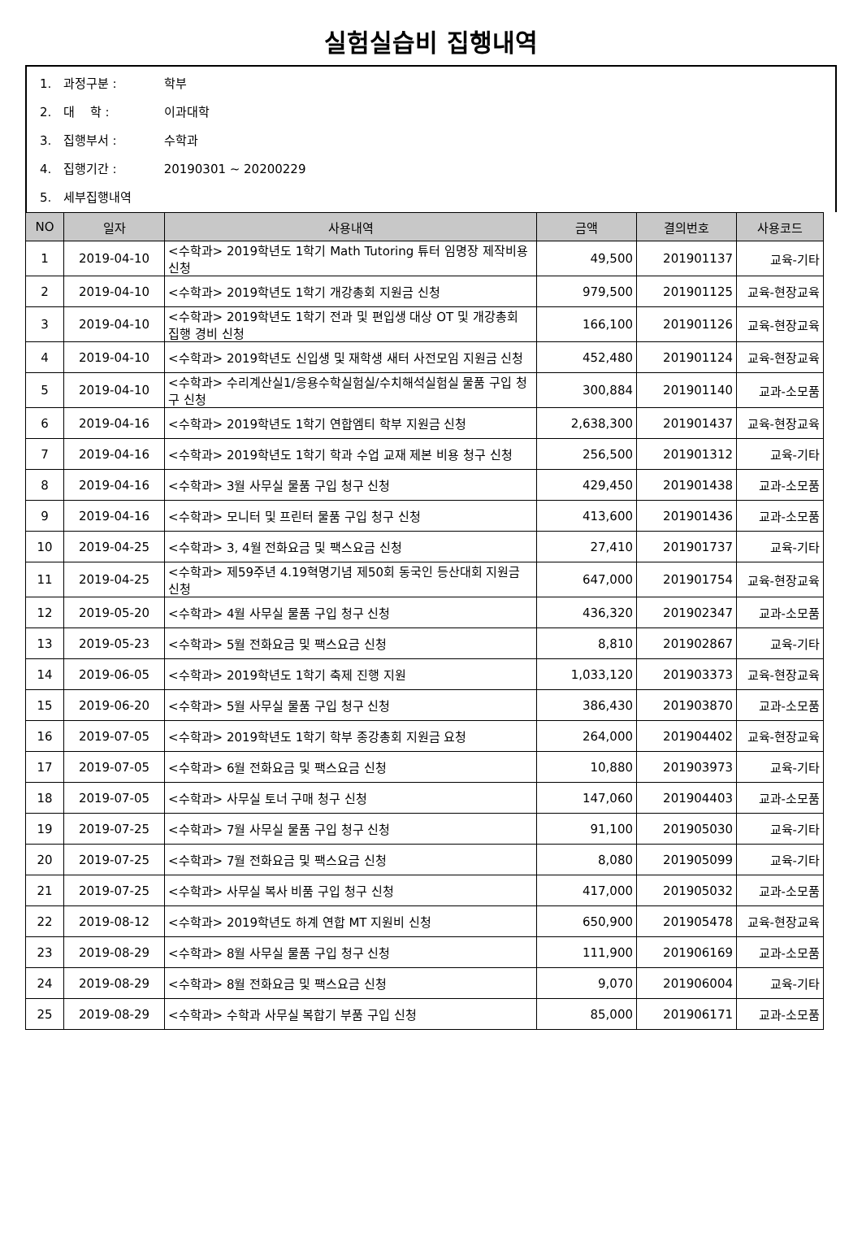실험실습비 집행내역
1. 과정구분 : 학부
2. 대 학 : 이과대학
3. 집행부서 : 수학과
4. 집행기간 : 20190301 ~ 20200229
5. 세부집행내역
| NO | 일자 | 사용내역 | 금액 | 결의번호 | 사용코드 |
| --- | --- | --- | --- | --- | --- |
| 1 | 2019-04-10 | <수학과> 2019학년도 1학기 Math Tutoring 튜터 임명장 제작비용 신청 | 49,500 | 201901137 | 교육-기타 |
| 2 | 2019-04-10 | <수학과> 2019학년도 1학기 개강총회 지원금 신청 | 979,500 | 201901125 | 교육-현장교육 |
| 3 | 2019-04-10 | <수학과> 2019학년도 1학기 전과 및 편입생 대상 OT 및 개강총회 집행 경비 신청 | 166,100 | 201901126 | 교육-현장교육 |
| 4 | 2019-04-10 | <수학과> 2019학년도 신입생 및 재학생 새터 사전모임 지원금 신청 | 452,480 | 201901124 | 교육-현장교육 |
| 5 | 2019-04-10 | <수학과> 수리계산실1/응용수학실험실/수치해석실험실 물품 구입 청구 신청 | 300,884 | 201901140 | 교과-소모품 |
| 6 | 2019-04-16 | <수학과> 2019학년도 1학기 연합엠티 학부 지원금 신청 | 2,638,300 | 201901437 | 교육-현장교육 |
| 7 | 2019-04-16 | <수학과> 2019학년도 1학기 학과 수업 교재 제본 비용 청구 신청 | 256,500 | 201901312 | 교육-기타 |
| 8 | 2019-04-16 | <수학과> 3월 사무실 물품 구입 청구 신청 | 429,450 | 201901438 | 교과-소모품 |
| 9 | 2019-04-16 | <수학과> 모니터 및 프린터 물품 구입 청구 신청 | 413,600 | 201901436 | 교과-소모품 |
| 10 | 2019-04-25 | <수학과> 3, 4월 전화요금 및 팩스요금 신청 | 27,410 | 201901737 | 교육-기타 |
| 11 | 2019-04-25 | <수학과> 제59주년 4.19혁명기념 제50회 동국인 등산대회 지원금 신청 | 647,000 | 201901754 | 교육-현장교육 |
| 12 | 2019-05-20 | <수학과> 4월 사무실 물품 구입 청구 신청 | 436,320 | 201902347 | 교과-소모품 |
| 13 | 2019-05-23 | <수학과> 5월 전화요금 및 팩스요금 신청 | 8,810 | 201902867 | 교육-기타 |
| 14 | 2019-06-05 | <수학과> 2019학년도 1학기 축제 진행 지원 | 1,033,120 | 201903373 | 교육-현장교육 |
| 15 | 2019-06-20 | <수학과> 5월 사무실 물품 구입 청구 신청 | 386,430 | 201903870 | 교과-소모품 |
| 16 | 2019-07-05 | <수학과> 2019학년도 1학기 학부 종강총회 지원금 요청 | 264,000 | 201904402 | 교육-현장교육 |
| 17 | 2019-07-05 | <수학과> 6월 전화요금 및 팩스요금 신청 | 10,880 | 201903973 | 교육-기타 |
| 18 | 2019-07-05 | <수학과> 사무실 토너 구매 청구 신청 | 147,060 | 201904403 | 교과-소모품 |
| 19 | 2019-07-25 | <수학과> 7월 사무실 물품 구입 청구 신청 | 91,100 | 201905030 | 교육-기타 |
| 20 | 2019-07-25 | <수학과> 7월 전화요금 및 팩스요금 신청 | 8,080 | 201905099 | 교육-기타 |
| 21 | 2019-07-25 | <수학과> 사무실 복사 비품 구입 청구 신청 | 417,000 | 201905032 | 교과-소모품 |
| 22 | 2019-08-12 | <수학과> 2019학년도 하계 연합 MT 지원비 신청 | 650,900 | 201905478 | 교육-현장교육 |
| 23 | 2019-08-29 | <수학과> 8월 사무실 물품 구입 청구 신청 | 111,900 | 201906169 | 교과-소모품 |
| 24 | 2019-08-29 | <수학과> 8월 전화요금 및 팩스요금 신청 | 9,070 | 201906004 | 교육-기타 |
| 25 | 2019-08-29 | <수학과> 수학과 사무실 복합기 부품 구입 신청 | 85,000 | 201906171 | 교과-소모품 |